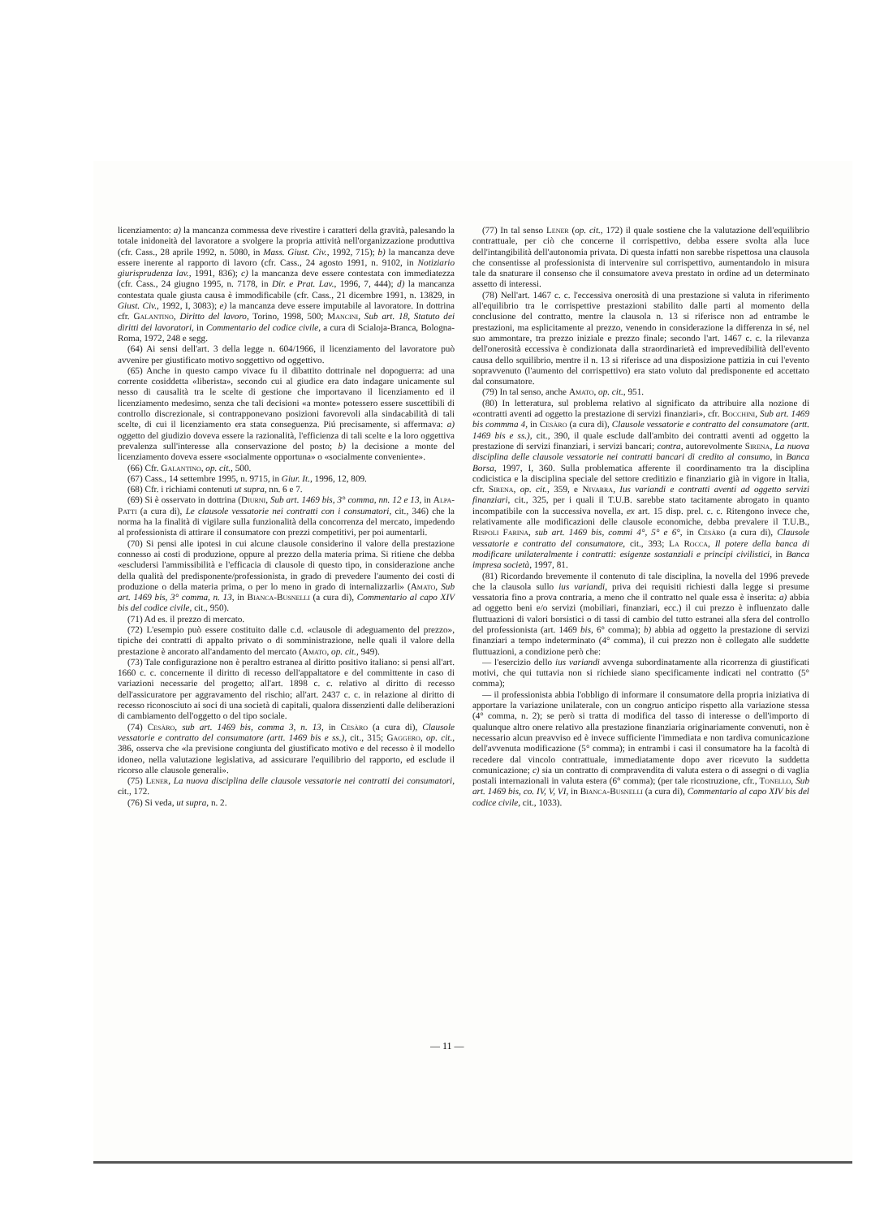licenziamento: a) la mancanza commessa deve rivestire i caratteri della gravità, palesando la totale inidoneità del lavoratore a svolgere la propria attività nell'organizzazione produttiva (cfr. Cass., 28 aprile 1992, n. 5080, in Mass. Giust. Civ., 1992, 715); b) la mancanza deve essere inerente al rapporto di lavoro (cfr. Cass., 24 agosto 1991, n. 9102, in Notiziario giurisprudenza lav., 1991, 836); c) la mancanza deve essere contestata con immediatezza (cfr. Cass., 24 giugno 1995, n. 7178, in Dir. e Prat. Lav., 1996, 7, 444); d) la mancanza contestata quale giusta causa è immodificabile (cfr. Cass., 21 dicembre 1991, n. 13829, in Giust. Civ., 1992, I, 3083); e) la mancanza deve essere imputabile al lavoratore. In dottrina cfr. Galantino, Diritto del lavoro, Torino, 1998, 500; Mancini, Sub art. 18, Statuto dei diritti dei lavoratori, in Commentario del codice civile, a cura di Scialoja-Branca, Bologna-Roma, 1972, 248 e segg.
(64) Ai sensi dell'art. 3 della legge n. 604/1966, il licenziamento del lavoratore può avvenire per giustificato motivo soggettivo od oggettivo.
(65) Anche in questo campo vivace fu il dibattito dottrinale nel dopoguerra: ad una corrente cosiddetta «liberista», secondo cui al giudice era dato indagare unicamente sul nesso di causalità tra le scelte di gestione che importavano il licenziamento ed il licenziamento medesimo, senza che tali decisioni «a monte» potessero essere suscettibili di controllo discrezionale, si contrapponevano posizioni favorevoli alla sindacabilità di tali scelte, di cui il licenziamento era stata conseguenza. Piú precisamente, si affermava: a) oggetto del giudizio doveva essere la razionalità, l'efficienza di tali scelte e la loro oggettiva prevalenza sull'interesse alla conservazione del posto; b) la decisione a monte del licenziamento doveva essere «socialmente opportuna» o «socialmente conveniente».
(66) Cfr. Galantino, op. cit., 500.
(67) Cass., 14 settembre 1995, n. 9715, in Giur. It., 1996, 12, 809.
(68) Cfr. i richiami contenuti ut supra, nn. 6 e 7.
(69) Si è osservato in dottrina (Diurni, Sub art. 1469 bis, 3° comma, nn. 12 e 13, in Alpa-Patti (a cura di), Le clausole vessatorie nei contratti con i consumatori, cit., 346) che la norma ha la finalità di vigilare sulla funzionalità della concorrenza del mercato, impedendo al professionista di attirare il consumatore con prezzi competitivi, per poi aumentarli.
(70) Si pensi alle ipotesi in cui alcune clausole considerino il valore della prestazione connesso ai costi di produzione, oppure al prezzo della materia prima. Si ritiene che debba «escludersi l'ammissibilità e l'efficacia di clausole di questo tipo, in considerazione anche della qualità del predisponente/professionista, in grado di prevedere l'aumento dei costi di produzione o della materia prima, o per lo meno in grado di internalizzarli» (Amato, Sub art. 1469 bis, 3° comma, n. 13, in Bianca-Busnelli (a cura di), Commentario al capo XIV bis del codice civile, cit., 950).
(71) Ad es. il prezzo di mercato.
(72) L'esempio può essere costituito dalle c.d. «clausole di adeguamento del prezzo», tipiche dei contratti di appalto privato o di somministrazione, nelle quali il valore della prestazione è ancorato all'andamento del mercato (Amato, op. cit., 949).
(73) Tale configurazione non è peraltro estranea al diritto positivo italiano: si pensi all'art. 1660 c. c. concernente il diritto di recesso dell'appaltatore e del committente in caso di variazioni necessarie del progetto; all'art. 1898 c. c. relativo al diritto di recesso dell'assicuratore per aggravamento del rischio; all'art. 2437 c. c. in relazione al diritto di recesso riconosciuto ai soci di una società di capitali, qualora dissenzienti dalle deliberazioni di cambiamento dell'oggetto o del tipo sociale.
(74) Cesàro, sub art. 1469 bis, comma 3, n. 13, in Cesàro (a cura di), Clausole vessatorie e contratto del consumatore (artt. 1469 bis e ss.), cit., 315; Gaggero, op. cit., 386, osserva che «la previsione congiunta del giustificato motivo e del recesso è il modello idoneo, nella valutazione legislativa, ad assicurare l'equilibrio del rapporto, ed esclude il ricorso alle clausole generali».
(75) Lener, La nuova disciplina delle clausole vessatorie nei contratti dei consumatori, cit., 172.
(76) Si veda, ut supra, n. 2.
(77) In tal senso Lener (op. cit., 172) il quale sostiene che la valutazione dell'equilibrio contrattuale, per ciò che concerne il corrispettivo, debba essere svolta alla luce dell'intangibilità dell'autonomia privata. Di questa infatti non sarebbe rispettosa una clausola che consentisse al professionista di intervenire sul corrispettivo, aumentandolo in misura tale da snaturare il consenso che il consumatore aveva prestato in ordine ad un determinato assetto di interessi.
(78) Nell'art. 1467 c. c. l'eccessiva onerosità di una prestazione si valuta in riferimento all'equilibrio tra le corrispettive prestazioni stabilito dalle parti al momento della conclusione del contratto, mentre la clausola n. 13 si riferisce non ad entrambe le prestazioni, ma esplicitamente al prezzo, venendo in considerazione la differenza in sé, nel suo ammontare, tra prezzo iniziale e prezzo finale; secondo l'art. 1467 c. c. la rilevanza dell'onerosità eccessiva è condizionata dalla straordinarietà ed imprevedibilità dell'evento causa dello squilibrio, mentre il n. 13 si riferisce ad una disposizione pattizia in cui l'evento sopravvenuto (l'aumento del corrispettivo) era stato voluto dal predisponente ed accettato dal consumatore.
(79) In tal senso, anche Amato, op. cit., 951.
(80) In letteratura, sul problema relativo al significato da attribuire alla nozione di «contratti aventi ad oggetto la prestazione di servizi finanziari», cfr. Bocchini, Sub art. 1469 bis commma 4, in Cesàro (a cura di), Clausole vessatorie e contratto del consumatore (artt. 1469 bis e ss.), cit., 390, il quale esclude dall'ambito dei contratti aventi ad oggetto la prestazione di servizi finanziari, i servizi bancari; contra, autorevolmente Sirena, La nuova disciplina delle clausole vessatorie nei contratti bancari di credito al consumo, in Banca Borsa, 1997, I, 360. Sulla problematica afferente il coordinamento tra la disciplina codicistica e la disciplina speciale del settore creditizio e finanziario già in vigore in Italia, cfr. Sirena, op. cit., 359, e Nivarra, Ius variandi e contratti aventi ad oggetto servizi finanziari, cit., 325, per i quali il T.U.B. sarebbe stato tacitamente abrogato in quanto incompatibile con la successiva novella, ex art. 15 disp. prel. c. c. Ritengono invece che, relativamente alle modificazioni delle clausole economiche, debba prevalere il T.U.B., Rispoli Farina, sub art. 1469 bis, commi 4°, 5° e 6°, in Cesàro (a cura di), Clausole vessatorie e contratto del consumatore, cit., 393; La Rocca, Il potere della banca di modificare unilateralmente i contratti: esigenze sostanziali e principi civilistici, in Banca impresa società, 1997, 81.
(81) Ricordando brevemente il contenuto di tale disciplina, la novella del 1996 prevede che la clausola sullo ius variandi, priva dei requisiti richiesti dalla legge si presume vessatoria fino a prova contraria, a meno che il contratto nel quale essa è inserita: a) abbia ad oggetto beni e/o servizi (mobiliari, finanziari, ecc.) il cui prezzo è influenzato dalle fluttuazioni di valori borsistici o di tassi di cambio del tutto estranei alla sfera del controllo del professionista (art. 1469 bis, 6° comma); b) abbia ad oggetto la prestazione di servizi finanziari a tempo indeterminato (4° comma), il cui prezzo non è collegato alle suddette fluttuazioni, a condizione però che:
— l'esercizio dello ius variandi avvenga subordinatamente alla ricorrenza di giustificati motivi, che qui tuttavia non si richiede siano specificamente indicati nel contratto (5° comma);
— il professionista abbia l'obbligo di informare il consumatore della propria iniziativa di apportare la variazione unilaterale, con un congruo anticipo rispetto alla variazione stessa (4° comma, n. 2); se però si tratta di modifica del tasso di interesse o dell'importo di qualunque altro onere relativo alla prestazione finanziaria originariamente convenuti, non è necessario alcun preavviso ed è invece sufficiente l'immediata e non tardiva comunicazione dell'avvenuta modificazione (5° comma); in entrambi i casi il consumatore ha la facoltà di recedere dal vincolo contrattuale, immediatamente dopo aver ricevuto la suddetta comunicazione; c) sia un contratto di compravendita di valuta estera o di assegni o di vaglia postali internazionali in valuta estera (6° comma); (per tale ricostruzione, cfr., Tonello, Sub art. 1469 bis, co. IV, V, VI, in Bianca-Busnelli (a cura di), Commentario al capo XIV bis del codice civile, cit., 1033).
— 11 —